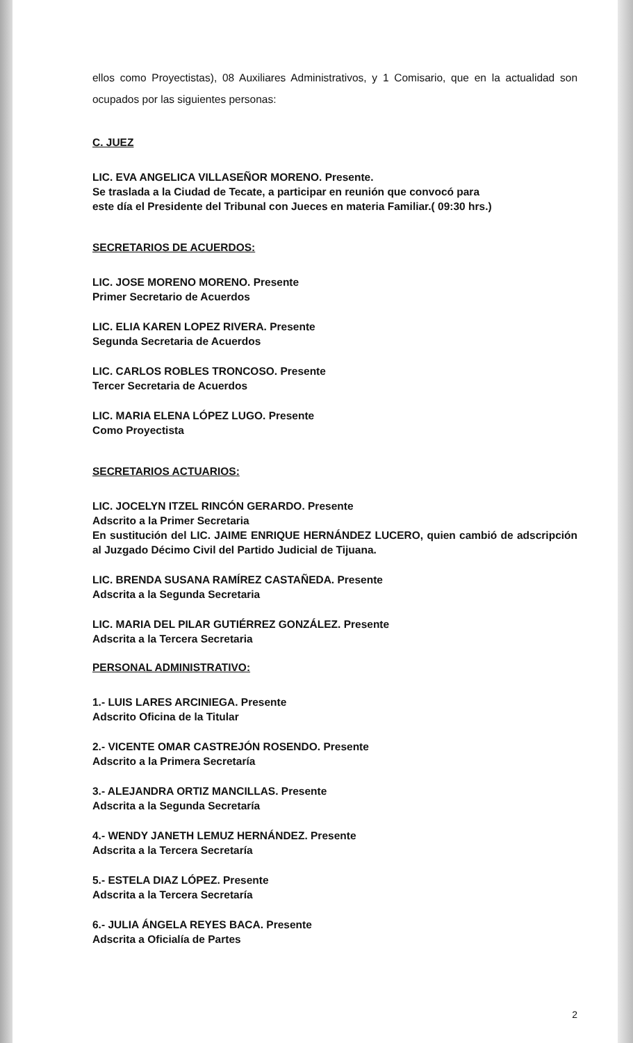ellos como Proyectistas), 08 Auxiliares Administrativos, y 1 Comisario, que en la actualidad son ocupados por las siguientes personas:
C. JUEZ
LIC. EVA ANGELICA VILLASEÑOR MORENO. Presente.
Se traslada a la Ciudad de Tecate, a participar en reunión que convocó para
este día el Presidente del Tribunal con Jueces en materia Familiar.( 09:30 hrs.)
SECRETARIOS DE ACUERDOS:
LIC. JOSE MORENO MORENO. Presente
Primer Secretario de Acuerdos
LIC. ELIA KAREN LOPEZ RIVERA. Presente
Segunda Secretaria de Acuerdos
LIC. CARLOS ROBLES TRONCOSO. Presente
Tercer Secretaria de Acuerdos
LIC. MARIA ELENA LÓPEZ LUGO. Presente
Como Proyectista
SECRETARIOS ACTUARIOS:
LIC. JOCELYN ITZEL RINCÓN GERARDO. Presente
Adscrito a la Primer Secretaria
En sustitución del LIC. JAIME ENRIQUE HERNÁNDEZ LUCERO, quien cambió de adscripción al Juzgado Décimo Civil del Partido Judicial de Tijuana.
LIC. BRENDA SUSANA RAMÍREZ CASTAÑEDA. Presente
Adscrita a la Segunda Secretaria
LIC. MARIA DEL PILAR GUTIÉRREZ GONZÁLEZ. Presente
Adscrita a la Tercera Secretaria
PERSONAL ADMINISTRATIVO:
1.- LUIS LARES ARCINIEGA. Presente
Adscrito Oficina de la Titular
2.- VICENTE OMAR CASTREJÓN ROSENDO. Presente
Adscrito a la Primera Secretaría
3.- ALEJANDRA ORTIZ MANCILLAS. Presente
Adscrita a la Segunda Secretaría
4.- WENDY JANETH LEMUZ HERNÁNDEZ. Presente
Adscrita a la Tercera Secretaría
5.- ESTELA DIAZ LÓPEZ. Presente
Adscrita a la Tercera Secretaría
6.- JULIA ÁNGELA REYES BACA. Presente
Adscrita a Oficialía de Partes
2